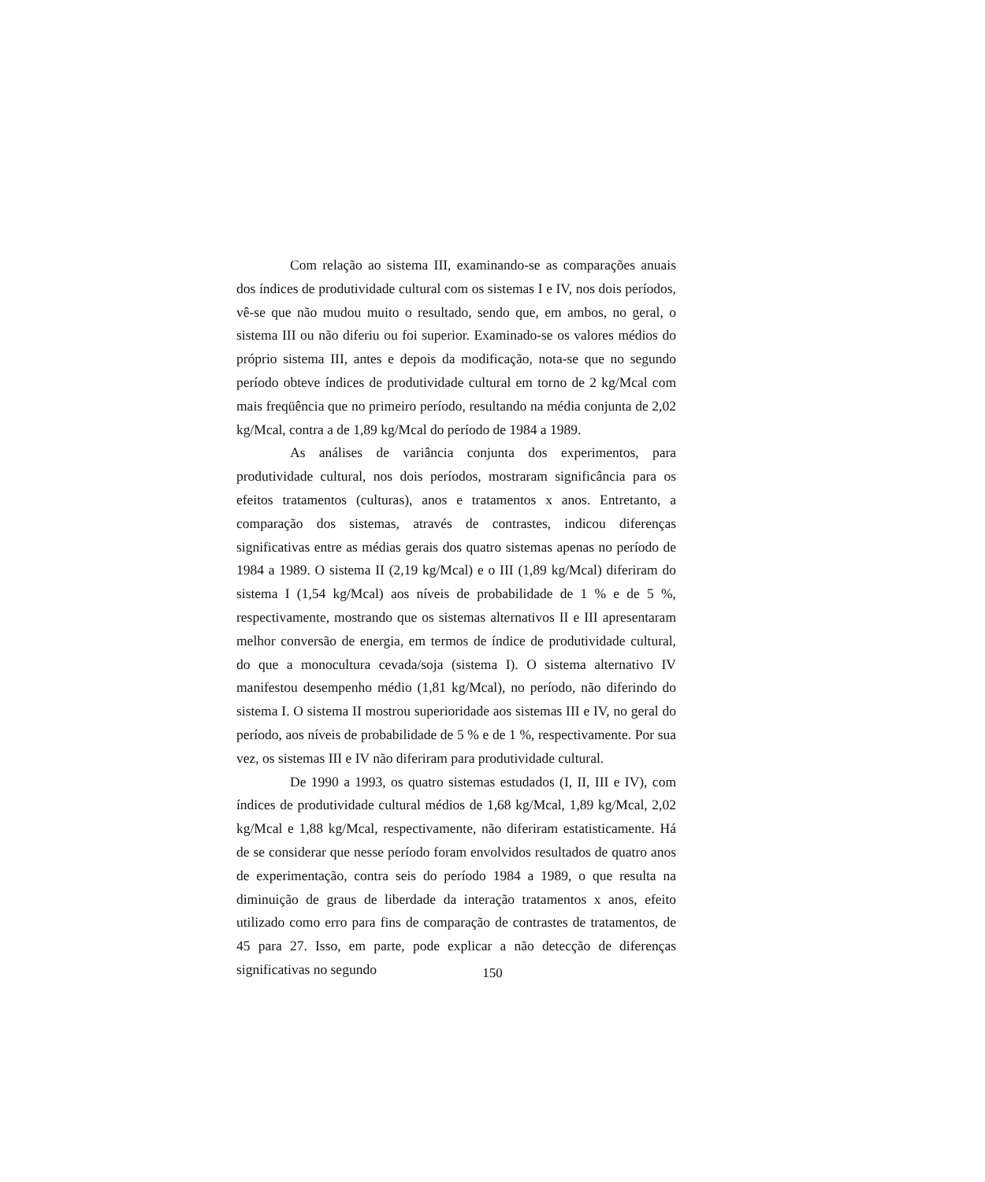Com relação ao sistema III, examinando-se as comparações anuais dos índices de produtividade cultural com os sistemas I e IV, nos dois períodos, vê-se que não mudou muito o resultado, sendo que, em ambos, no geral, o sistema III ou não diferiu ou foi superior. Examinado-se os valores médios do próprio sistema III, antes e depois da modificação, nota-se que no segundo período obteve índices de produtividade cultural em torno de 2 kg/Mcal com mais freqüência que no primeiro período, resultando na média conjunta de 2,02 kg/Mcal, contra a de 1,89 kg/Mcal do período de 1984 a 1989.
As análises de variância conjunta dos experimentos, para produtividade cultural, nos dois períodos, mostraram significância para os efeitos tratamentos (culturas), anos e tratamentos x anos. Entretanto, a comparação dos sistemas, através de contrastes, indicou diferenças significativas entre as médias gerais dos quatro sistemas apenas no período de 1984 a 1989. O sistema II (2,19 kg/Mcal) e o III (1,89 kg/Mcal) diferiram do sistema I (1,54 kg/Mcal) aos níveis de probabilidade de 1 % e de 5 %, respectivamente, mostrando que os sistemas alternativos II e III apresentaram melhor conversão de energia, em termos de índice de produtividade cultural, do que a monocultura cevada/soja (sistema I). O sistema alternativo IV manifestou desempenho médio (1,81 kg/Mcal), no período, não diferindo do sistema I. O sistema II mostrou superioridade aos sistemas III e IV, no geral do período, aos níveis de probabilidade de 5 % e de 1 %, respectivamente. Por sua vez, os sistemas III e IV não diferiram para produtividade cultural.
De 1990 a 1993, os quatro sistemas estudados (I, II, III e IV), com índices de produtividade cultural médios de 1,68 kg/Mcal, 1,89 kg/Mcal, 2,02 kg/Mcal e 1,88 kg/Mcal, respectivamente, não diferiram estatisticamente. Há de se considerar que nesse período foram envolvidos resultados de quatro anos de experimentação, contra seis do período 1984 a 1989, o que resulta na diminuição de graus de liberdade da interação tratamentos x anos, efeito utilizado como erro para fins de comparação de contrastes de tratamentos, de 45 para 27. Isso, em parte, pode explicar a não detecção de diferenças significativas no segundo
150